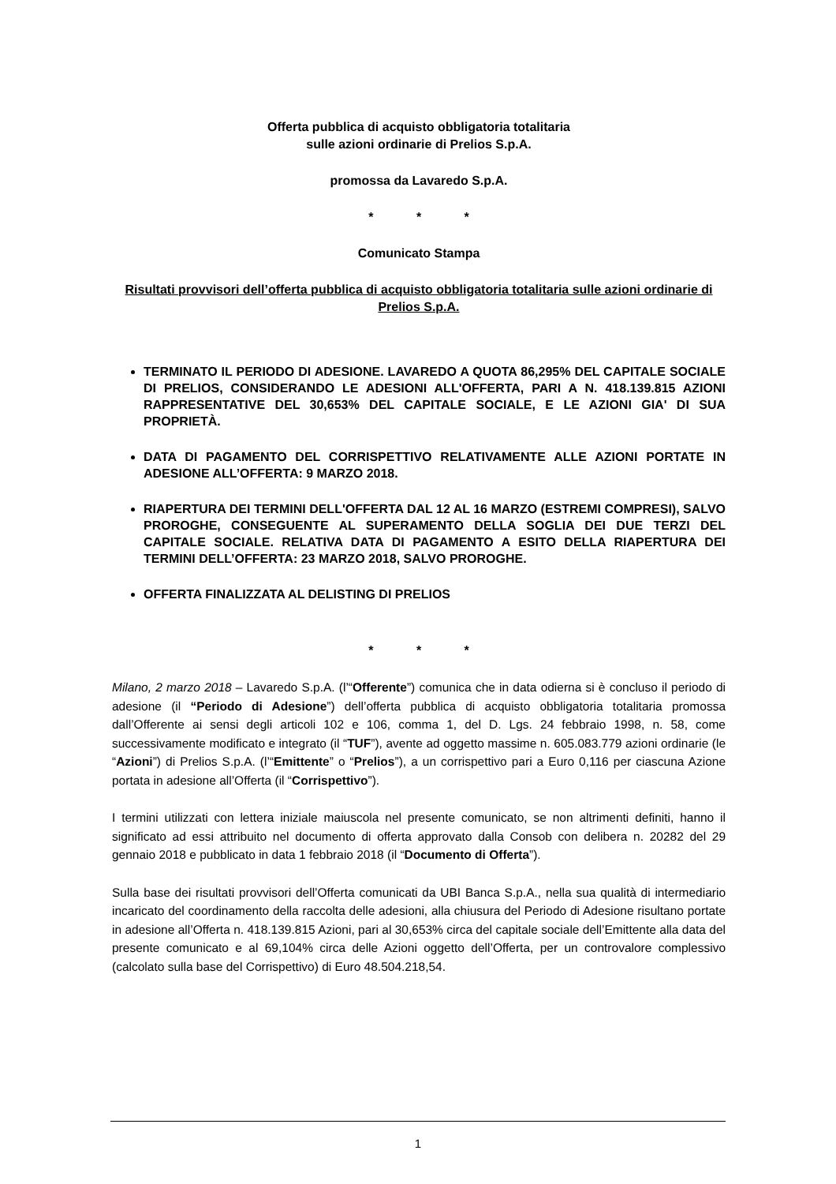Offerta pubblica di acquisto obbligatoria totalitaria
sulle azioni ordinarie di Prelios S.p.A.
promossa da Lavaredo S.p.A.
* * *
Comunicato Stampa
Risultati provvisori dell’offerta pubblica di acquisto obbligatoria totalitaria sulle azioni ordinarie di Prelios S.p.A.
TERMINATO IL PERIODO DI ADESIONE. LAVAREDO A QUOTA 86,295% DEL CAPITALE SOCIALE DI PRELIOS, CONSIDERANDO LE ADESIONI ALL'OFFERTA, PARI A N. 418.139.815 AZIONI RAPPRESENTATIVE DEL 30,653% DEL CAPITALE SOCIALE, E LE AZIONI GIA' DI SUA PROPRIETÀ.
DATA DI PAGAMENTO DEL CORRISPETTIVO RELATIVAMENTE ALLE AZIONI PORTATE IN ADESIONE ALL’OFFERTA: 9 MARZO 2018.
RIAPERTURA DEI TERMINI DELL'OFFERTA DAL 12 AL 16 MARZO (ESTREMI COMPRESI), SALVO PROROGHE, CONSEGUENTE AL SUPERAMENTO DELLA SOGLIA DEI DUE TERZI DEL CAPITALE SOCIALE. RELATIVA DATA DI PAGAMENTO A ESITO DELLA RIAPERTURA DEI TERMINI DELL’OFFERTA: 23 MARZO 2018, SALVO PROROGHE.
OFFERTA FINALIZZATA AL DELISTING DI PRELIOS
* * *
Milano, 2 marzo 2018 – Lavaredo S.p.A. (l’“Offerente”) comunica che in data odierna si è concluso il periodo di adesione (il “Periodo di Adesione”) dell’offerta pubblica di acquisto obbligatoria totalitaria promossa dall’Offerente ai sensi degli articoli 102 e 106, comma 1, del D. Lgs. 24 febbraio 1998, n. 58, come successivamente modificato e integrato (il “TUF”), avente ad oggetto massime n. 605.083.779 azioni ordinarie (le “Azioni”) di Prelios S.p.A. (l’“Emittente” o “Prelios”), a un corrispettivo pari a Euro 0,116 per ciascuna Azione portata in adesione all’Offerta (il “Corrispettivo”).
I termini utilizzati con lettera iniziale maiuscola nel presente comunicato, se non altrimenti definiti, hanno il significato ad essi attribuito nel documento di offerta approvato dalla Consob con delibera n. 20282 del 29 gennaio 2018 e pubblicato in data 1 febbraio 2018 (il “Documento di Offerta”).
Sulla base dei risultati provvisori dell’Offerta comunicati da UBI Banca S.p.A., nella sua qualità di intermediario incaricato del coordinamento della raccolta delle adesioni, alla chiusura del Periodo di Adesione risultano portate in adesione all’Offerta n. 418.139.815 Azioni, pari al 30,653% circa del capitale sociale dell’Emittente alla data del presente comunicato e al 69,104% circa delle Azioni oggetto dell’Offerta, per un controvalore complessivo (calcolato sulla base del Corrispettivo) di Euro 48.504.218,54.
1